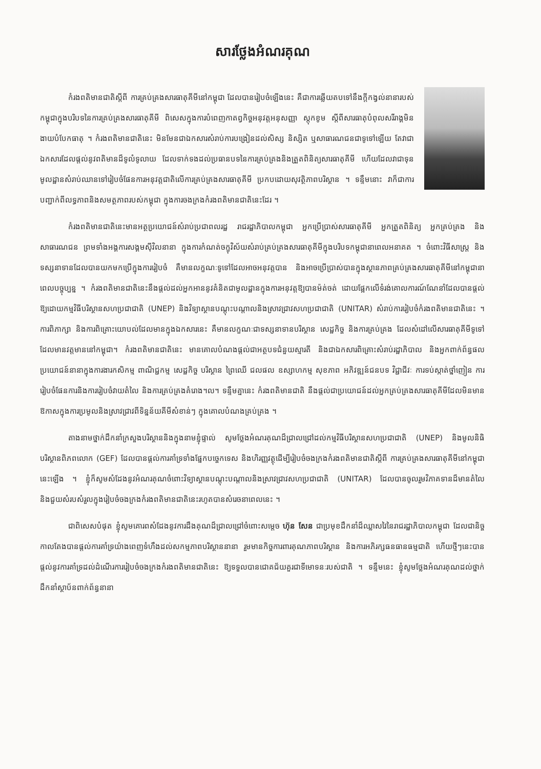សារថ្លែងអំណរគុណ
កំរងពតិមានជាតិស្តីពី ការគ្រប់គ្រងសារធាតុគីមីនៅកម្ពុជា ដែលបានរៀបចំឡើងនេះ គឺជាការឆ្លើយតបទៅនឹងក្តីកង្វល់នានារបស់កម្ពុជាក្នុងបរិបទនៃការគ្រប់គ្រងសារធាតុគីមី ពិសេសក្នុងការបំពេញកាតព្វកិច្ចអនុវត្តអនុសញ្ញា ស្តុកខូម ស្តីពីសារធាតុបំពុលសរីរាង្គមិនងាយបំបែកធាតុ ។ កំរងពតិមានជាតិនេះ មិនមែនជាឯកសារសំរាប់ការបង្រៀនដល់សិស្ស និស្សិត ឬសាធារណជនជាទូទៅឡើយ តែវាជាឯកសារដែលផ្តល់នូវពតិមានដ៏ទូលំទូលាយ ដែលទាក់ទងដល់ប្រធានបទនៃការគ្រប់គ្រងនិងត្រួតពិនិត្យសារធាតុគីមី ហើយដែលវាជាទុនមូលដ្ឋានសំរាប់ឈានទៅរៀបចំផែនការអនុវត្តជាតិលើការគ្រប់គ្រងសារធាតុគីមី ប្រកបដោយសុវត្ថិភាពបរិស្ថាន ។ ទន្ទឹមនោះ វាក៏ជាការបញ្ជាក់ពីលទ្ធភាពនិងសមត្ថភាពរបស់កម្ពុជា ក្នុងការចងក្រងកំរងពតិមានជាតិនេះដែរ ។
កំរងពតិមានជាតិនេះមានអត្ថប្រយោជន៍សំរាប់ប្រជាពលរដ្ឋ រាជរដ្ឋាភិបាលកម្ពុជា អ្នកប្រើប្រាស់សារធាតុគីមី អ្នកត្រួតពិនិត្យ អ្នកគ្រប់គ្រង និងសាធារណជន ព្រមទាំងអង្គការសង្គមស៊ីវិលនានា ក្នុងការកំណត់ចក្ខុវិស័យសំរាប់គ្រប់គ្រងសារធាតុគីមីក្នុងបរិបទកម្ពុជានាពេលអនាគត ។ ចំពោះវិធីសាស្ត្រ និងទស្សនាទានដែលបានយកមកប្រើក្នុងការរៀបចំ គឺមានលក្ខណៈទូទៅដែលអាចអនុវត្តបាន និងអាចប្រើប្រាស់បានក្នុងស្ថានភាពគ្រប់គ្រងសារធាតុគីមីនៅកម្ពុជានាពេលបច្ចុប្បន្ន ។ កំរងពតិមានជាតិនេះនឹងផ្តល់ដល់អ្នកអាននូវគំនិតជាមូលដ្ឋានក្នុងការអនុវត្តឱ្យបានម៉ត់ចត់ ដោយផ្អែកលើទំរង់គោលការណ៍ណែនាំដែលបានផ្តល់ឱ្យដោយកម្មវិធីបរិស្ថានសហប្រជាជាតិ (UNEP) និងវិទ្យាស្ថានបណ្តុះបណ្តាលនិងស្រាវជ្រាវសហប្រជាជាតិ (UNITAR) សំរាប់ការរៀបចំកំរងពតិមានជាតិនេះ ។ ការពិភាក្សា និងការពិគ្រោះយោបល់ដែលមានក្នុងឯកសារនេះ គឺមានលក្ខណៈជាទស្សនាទានបរិស្ថាន សេដ្ឋកិច្ច និងការគ្រប់គ្រង ដែលសំដៅលើសារធាតុគីមីទូទៅដែលមានវត្តមាននៅកម្ពុជា។ កំរងពតិមានជាតិនេះ មានគោលបំណងផ្តល់ជាអត្ថបទជំនួយស្មារតី និងជាឯកសារពិគ្រោះសំរាប់រដ្ឋាភិបាល និងអ្នកពាក់ព័ន្ធផលប្រយោជន៍នានាក្នុងការងារកសិកម្ម ពាណិជ្ជកម្ម សេដ្ឋកិច្ច បរិស្ថាន ព្រៃឈើ ជលផល ឧស្សាហកម្ម សុខភាព អភិវឌ្ឍន៍ជនបទ វិជ្ជាជីវៈ ការទប់ស្កាត់ថ្នាំញៀន ការរៀបចំផែនការនិងការរៀបចំវាយតំលៃ និងការគ្រប់គ្រងគំរោង។ល។ ទន្ទឹមគ្នានេះ កំរងពតិមានជាតិ នឹងផ្តល់ជាប្រយោជន៍ដល់អ្នកគ្រប់គ្រងសារធាតុគីមីដែលមិនមានឱកាសក្នុងការប្រមូលនិងស្រាវជ្រាវពីទិន្នន័យគីមីសំខាន់ៗ ក្នុងគោលបំណងគ្រប់គ្រង ។
តាងនាមថ្នាក់ដឹកនាំក្រសួងបរិស្ថាននិងក្នុងនាមខ្ញុំផ្ទាល់ សូមថ្លែងអំណរគុណដ៏ជ្រាលជ្រៅដល់កម្មវិធីបរិស្ថានសហប្រជាជាតិ (UNEP) និងមូលនិធិបរិស្ថានពិភពលោក (GEF) ដែលបានផ្តល់ការគាំទ្រទាំងផ្នែកបច្ចេកទេស និងហិរញ្ញវត្ថុដើម្បីរៀបចំចងក្រងកំរងពតិមានជាតិស្តីពី ការគ្រប់គ្រងសារធាតុគីមីនៅកម្ពុជា នេះឡើង ។ ខ្ញុំក៏សូមសំដែងនូវអំណរគុណចំពោះវិទ្យាស្ថានបណ្តុះបណ្តាលនិងស្រាវជ្រាវសហប្រជាជាតិ (UNITAR) ដែលបានចូលរួមវិភាគទានដ៏មានតំលៃ និងជួយសំរបសំរួលក្នុងរៀបចំចងក្រងកំរងពតិមានជាតិនេះរហូតបានសំរេចនាពេលនេះ ។
ជាពិសេសបំផុត ខ្ញុំសូមគោរពសំដែងនូវការដឹងគុណដ៏ជ្រាលជ្រៅចំពោះសម្តេច ហ៊ុន សែន ជាប្រមុខដឹកនាំដ៏ឈ្លាសវៃនៃរាជរដ្ឋាភិបាលកម្ពុជា ដែលជានិច្ចកាលតែងបានផ្តល់ការគាំទ្រយ៉ាងពេញទំហឹងដល់សកម្មភាពបរិស្ថាននានា រួមមានកិច្ចការពារគុណភាពបរិស្ថាន និងការអភិរក្សធនធានធម្មជាតិ ហើយថ្មីៗនេះបានផ្តល់នូវការគាំទ្រដល់ដំណើរការរៀបចំចងក្រងកំរងពតិមានជាតិនេះ ឱ្យទទួលបានជោគជ័យគួរជាទីមោទនៈរបស់ជាតិ ។ ទន្ទឹមនេះ ខ្ញុំសូមថ្លែងអំណរគុណដល់ថ្នាក់ដឹកនាំស្ថាប័នពាក់ព័ន្ធនានា